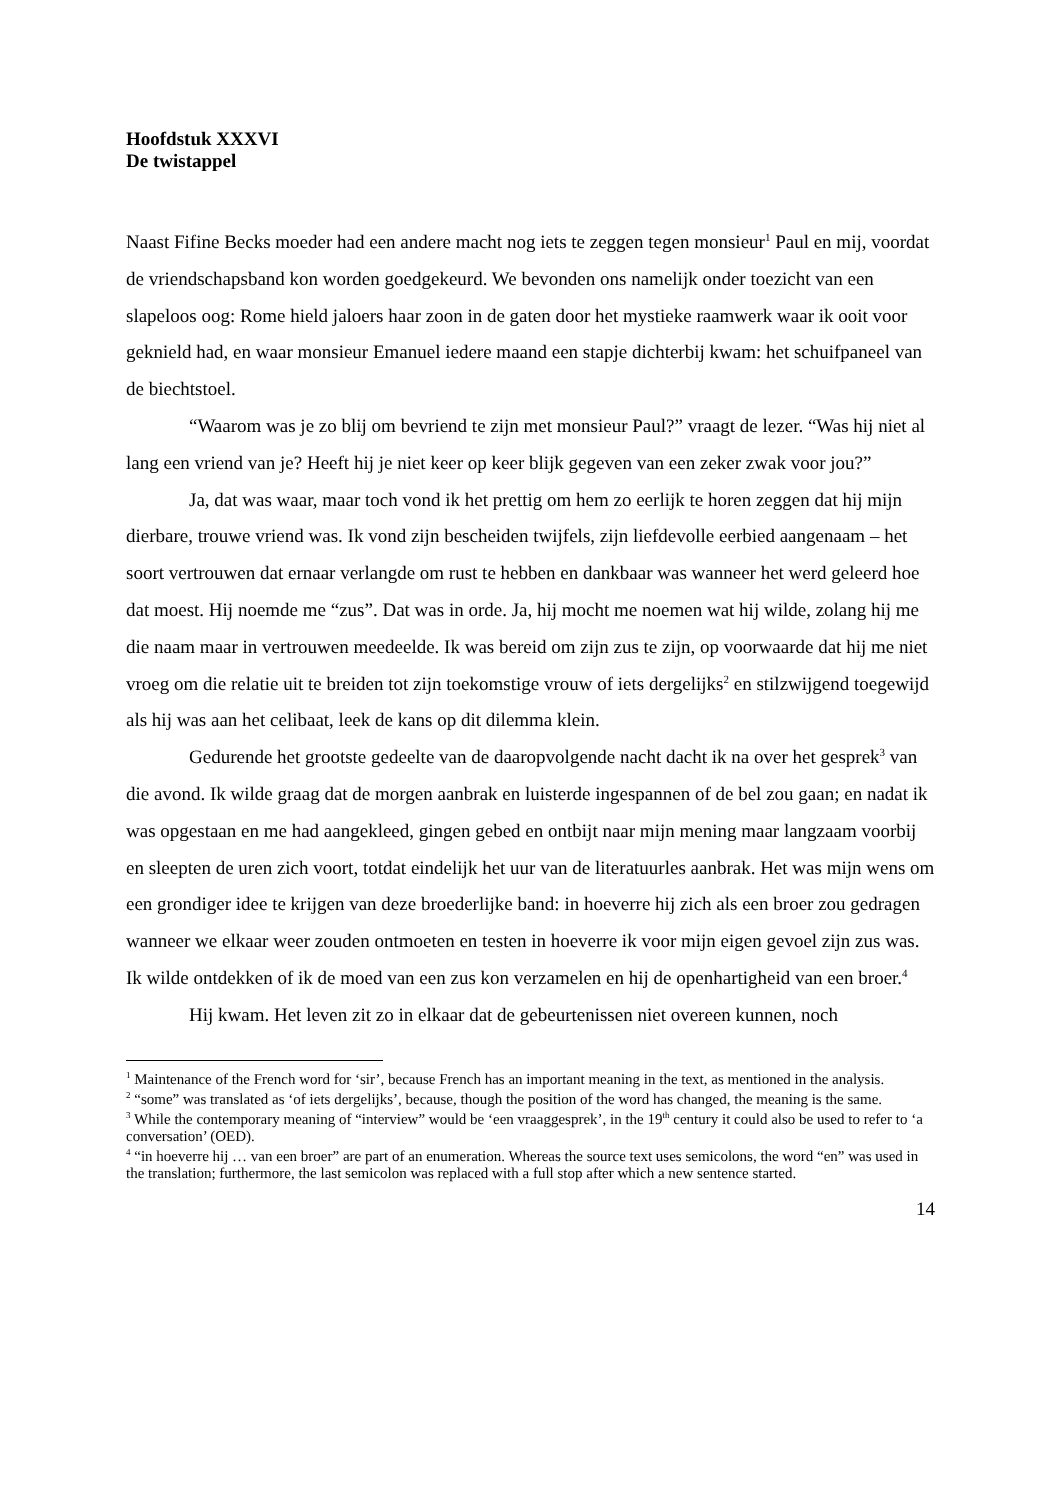Hoofdstuk XXXVI
De twistappel
Naast Fifine Becks moeder had een andere macht nog iets te zeggen tegen monsieur<sup>1</sup> Paul en mij, voordat de vriendschapsband kon worden goedgekeurd. We bevonden ons namelijk onder toezicht van een slapeloos oog: Rome hield jaloers haar zoon in de gaten door het mystieke raamwerk waar ik ooit voor geknield had, en waar monsieur Emanuel iedere maand een stapje dichterbij kwam: het schuifpaneel van de biechtstoel.
“Waarom was je zo blij om bevriend te zijn met monsieur Paul?” vraagt de lezer. “Was hij niet al lang een vriend van je? Heeft hij je niet keer op keer blijk gegeven van een zeker zwak voor jou?”
Ja, dat was waar, maar toch vond ik het prettig om hem zo eerlijk te horen zeggen dat hij mijn dierbare, trouwe vriend was. Ik vond zijn bescheiden twijfels, zijn liefdevolle eerbied aangenaam – het soort vertrouwen dat ernaar verlangde om rust te hebben en dankbaar was wanneer het werd geleerd hoe dat moest. Hij noemde me “zus”. Dat was in orde. Ja, hij mocht me noemen wat hij wilde, zolang hij me die naam maar in vertrouwen meedeelde. Ik was bereid om zijn zus te zijn, op voorwaarde dat hij me niet vroeg om die relatie uit te breiden tot zijn toekomstige vrouw of iets dergelijks<sup>2</sup> en stilzwijgend toegewijd als hij was aan het celibaat, leek de kans op dit dilemma klein.
Gedurende het grootste gedeelte van de daaropvolgende nacht dacht ik na over het gesprek<sup>3</sup> van die avond. Ik wilde graag dat de morgen aanbrak en luisterde ingespannen of de bel zou gaan; en nadat ik was opgestaan en me had aangekleed, gingen gebed en ontbijt naar mijn mening maar langzaam voorbij en sleepten de uren zich voort, totdat eindelijk het uur van de literatuurles aanbrak. Het was mijn wens om een grondiger idee te krijgen van deze broederlijke band: in hoeverre hij zich als een broer zou gedragen wanneer we elkaar weer zouden ontmoeten en testen in hoeverre ik voor mijn eigen gevoel zijn zus was. Ik wilde ontdekken of ik de moed van een zus kon verzamelen en hij de openhartigheid van een broer.<sup>4</sup>
Hij kwam. Het leven zit zo in elkaar dat de gebeurtenissen niet overeen kunnen, noch
<sup>1</sup> Maintenance of the French word for ‘sir’, because French has an important meaning in the text, as mentioned in the analysis.
<sup>2</sup> “some” was translated as ‘of iets dergelijks’, because, though the position of the word has changed, the meaning is the same.
<sup>3</sup> While the contemporary meaning of “interview” would be ‘een vraaggesprek’, in the 19<sup>th</sup> century it could also be used to refer to ‘a conversation’ (OED).
<sup>4</sup> “in hoeverre hij … van een broer” are part of an enumeration. Whereas the source text uses semicolons, the word “en” was used in the translation; furthermore, the last semicolon was replaced with a full stop after which a new sentence started.
14